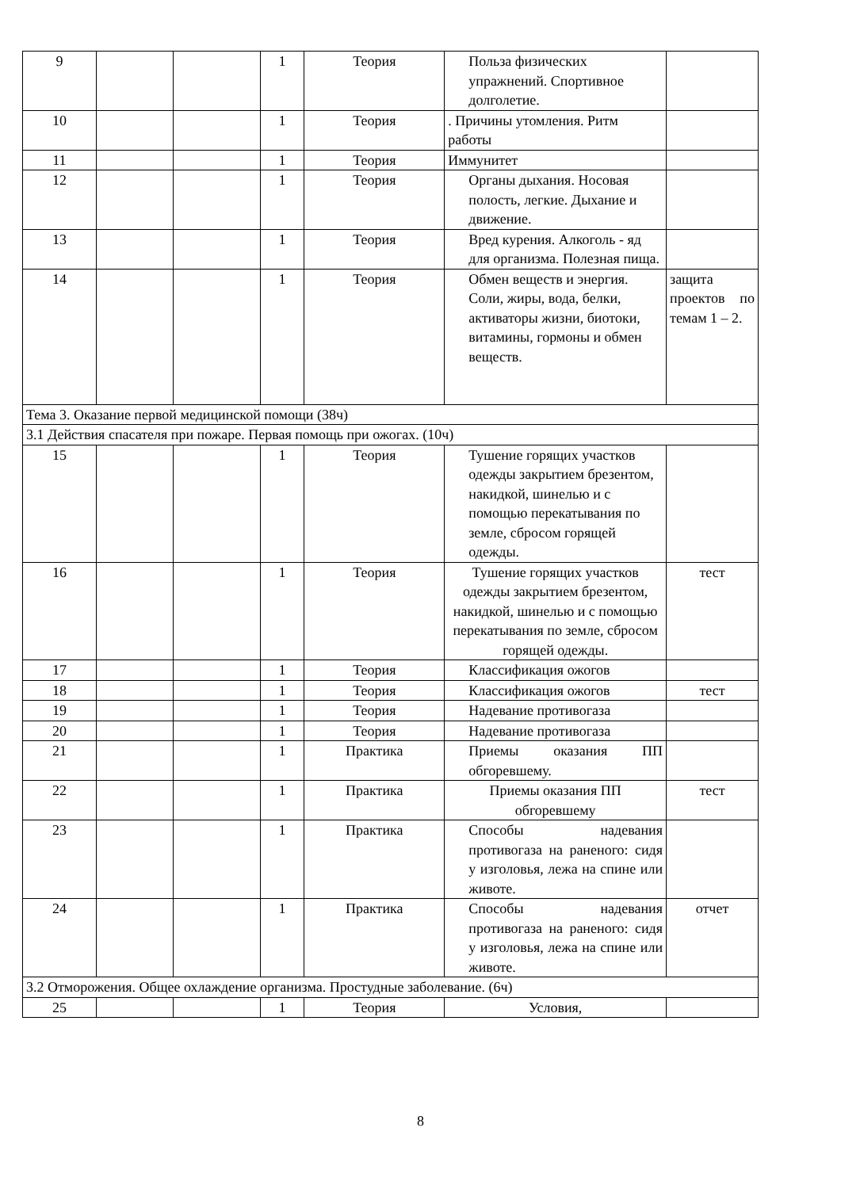| 9 | | | 1 | Теория | Польза физических упражнений. Спортивное долголетие. | |
| 10 | | | 1 | Теория | . Причины утомления. Ритм работы | |
| 11 | | | 1 | Теория | Иммунитет | |
| 12 | | | 1 | Теория | Органы дыхания. Носовая полость, легкие. Дыхание и движение. | |
| 13 | | | 1 | Теория | Вред курения. Алкоголь - яд для организма. Полезная пища. | |
| 14 | | | 1 | Теория | Обмен веществ и энергия. Соли, жиры, вода, белки, активаторы жизни, биотоки, витамины, гормоны и обмен веществ. | защита проектов по темам 1 – 2. |
| Тема 3. Оказание первой медицинской помощи (38ч) | | | | | | |
| 3.1 Действия спасателя при пожаре. Первая помощь при ожогах. (10ч) | | | | | | |
| 15 | | | 1 | Теория | Тушение горящих участков одежды закрытием брезентом, накидкой, шинелью и с помощью перекатывания по земле, сбросом горящей одежды. | |
| 16 | | | 1 | Теория | Тушение горящих участков одежды закрытием брезентом, накидкой, шинелью и с помощью перекатывания по земле, сбросом горящей одежды. | тест |
| 17 | | | 1 | Теория | Классификация ожогов | |
| 18 | | | 1 | Теория | Классификация ожогов | тест |
| 19 | | | 1 | Теория | Надевание противогаза | |
| 20 | | | 1 | Теория | Надевание противогаза | |
| 21 | | | 1 | Практика | Приемы оказания ПП обгоревшему. | |
| 22 | | | 1 | Практика | Приемы оказания ПП обгоревшему | тест |
| 23 | | | 1 | Практика | Способы надевания противогаза на раненого: сидя у изголовья, лежа на спине или животе. | |
| 24 | | | 1 | Практика | Способы надевания противогаза на раненого: сидя у изголовья, лежа на спине или животе. | отчет |
| 3.2 Отморожения. Общее охлаждение организма. Простудные заболевание. (6ч) | | | | | | |
| 25 | | | 1 | Теория | Условия, | |
8